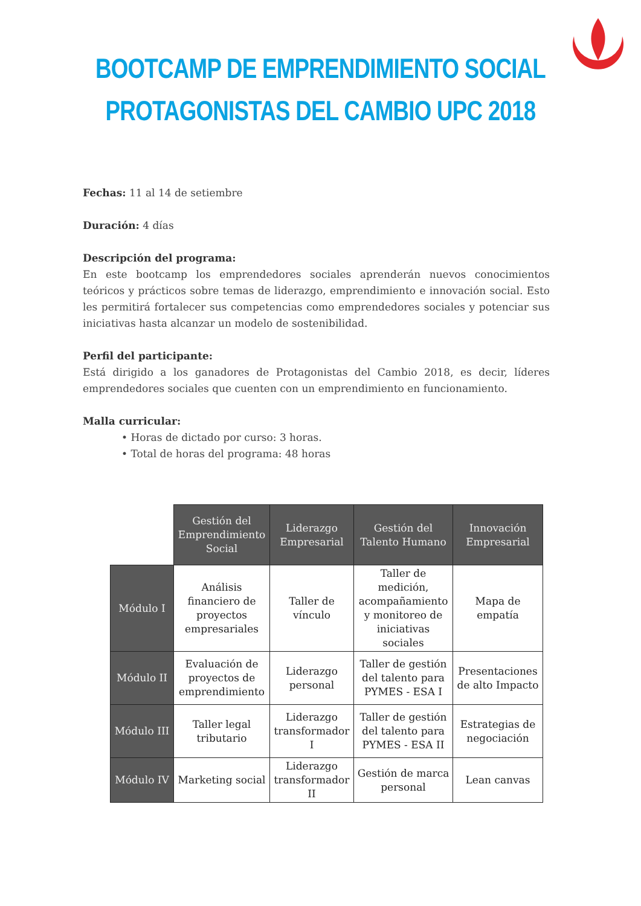BOOTCAMP DE EMPRENDIMIENTO SOCIAL
PROTAGONISTAS DEL CAMBIO UPC 2018
Fechas: 11 al 14 de setiembre
Duración: 4 días
Descripción del programa:
En este bootcamp los emprendedores sociales aprenderán nuevos conocimientos teóricos y prácticos sobre temas de liderazgo, emprendimiento e innovación social. Esto les permitirá fortalecer sus competencias como emprendedores sociales y potenciar sus iniciativas hasta alcanzar un modelo de sostenibilidad.
Perfil del participante:
Está dirigido a los ganadores de Protagonistas del Cambio 2018, es decir, líderes emprendedores sociales que cuenten con un emprendimiento en funcionamiento.
Malla curricular:
• Horas de dictado por curso: 3 horas.
• Total de horas del programa: 48 horas
| | Gestión del Emprendimiento Social | Liderazgo Empresarial | Gestión del Talento Humano | Innovación Empresarial |
| Módulo I | Análisis financiero de proyectos empresariales | Taller de vínculo | Taller de medición, acompañamiento y monitoreo de iniciativas sociales | Mapa de empatía |
| Módulo II | Evaluación de proyectos de emprendimiento | Liderazgo personal | Taller de gestión del talento para PYMES - ESA I | Presentaciones de alto Impacto |
| Módulo III | Taller legal tributario | Liderazgo transformador I | Taller de gestión del talento para PYMES - ESA II | Estrategias de negociación |
| Módulo IV | Marketing social | Liderazgo transformador II | Gestión de marca personal | Lean canvas |